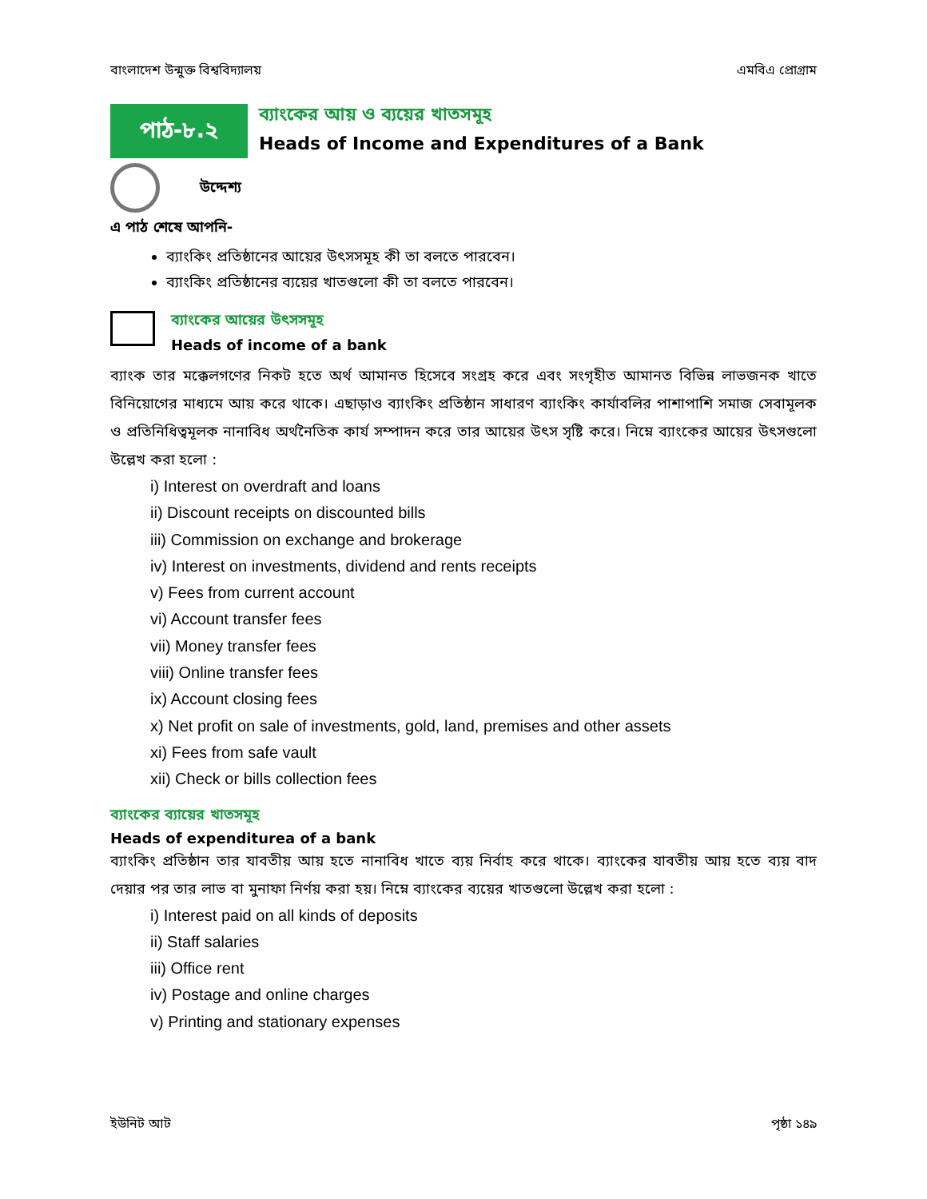বাংলাদেশ উন্মুক্ত বিশ্ববিদ্যালয় এমবিএ প্রোগ্রাম
পাঠ-৮.২
ব্যাংকের আয় ও ব্যয়ের খাতসমূহ
Heads of Income and Expenditures of a Bank
উদ্দেশ্য
এ পাঠ শেষে আপনি-
ব্যাংকিং প্রতিষ্ঠানের আয়ের উৎসসমূহ কী তা বলতে পারবেন।
ব্যাংকিং প্রতিষ্ঠানের ব্যয়ের খাতগুলো কী তা বলতে পারবেন।
ব্যাংকের আয়ের উৎসসমূহ
Heads of income of a bank
ব্যাংক তার মক্কেলগণের নিকট হতে অর্থ আমানত হিসেবে সংগ্রহ করে এবং সংগৃহীত আমানত বিভিন্ন লাভজনক খাতে বিনিয়োগের মাধ্যমে আয় করে থাকে। এছাড়াও ব্যাংকিং প্রতিষ্ঠান সাধারণ ব্যাংকিং কার্যাবলির পাশাপাশি সমাজ সেবামূলক ও প্রতিনিধিত্বমূলক নানাবিধ অর্থনৈতিক কার্য সম্পাদন করে তার আয়ের উৎস সৃষ্টি করে। নিম্নে ব্যাংকের আয়ের উৎসগুলো উল্লেখ করা হলো :
i) Interest on overdraft and loans
ii) Discount receipts on discounted bills
iii) Commission on exchange and brokerage
iv) Interest on investments, dividend and rents receipts
v) Fees from current account
vi) Account transfer fees
vii) Money transfer fees
viii) Online transfer fees
ix) Account closing fees
x) Net profit on sale of investments, gold, land, premises and other assets
xi) Fees from safe vault
xii) Check or bills collection fees
ব্যাংকের ব্যায়ের খাতসমূহ
Heads of expenditurea of a bank
ব্যাংকিং প্রতিষ্ঠান তার যাবতীয় আয় হতে নানাবিধ খাতে ব্যয় নির্বাহ করে থাকে। ব্যাংকের যাবতীয় আয় হতে ব্যয় বাদ দেয়ার পর তার লাভ বা মুনাফা নির্ণয় করা হয়। নিম্নে ব্যাংকের ব্যয়ের খাতগুলো উল্লেখ করা হলো :
i) Interest paid on all kinds of deposits
ii) Staff salaries
iii) Office rent
iv) Postage and online charges
v) Printing and stationary expenses
ইউনিট আট পৃষ্ঠা ১৪৯